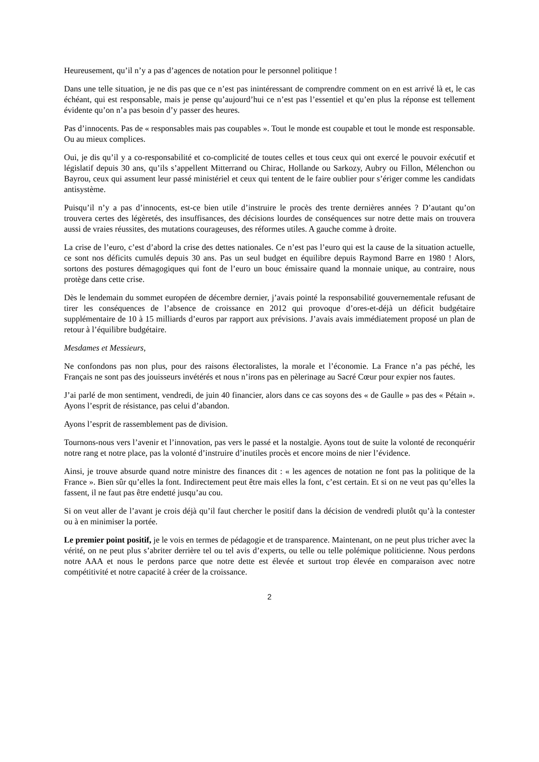Heureusement, qu’il n’y a pas d’agences de notation pour le personnel politique !
Dans une telle situation, je ne dis pas que ce n’est pas inintéressant de comprendre comment on en est arrivé là et, le cas échéant, qui est responsable, mais je pense qu’aujourd’hui ce n’est pas l’essentiel et qu’en plus la réponse est tellement évidente qu’on n’a pas besoin d’y passer des heures.
Pas d’innocents. Pas de « responsables mais pas coupables ». Tout le monde est coupable et tout le monde est responsable. Ou au mieux complices.
Oui, je dis qu’il y a co-responsabilité et co-complicité de toutes celles et tous ceux qui ont exercé le pouvoir exécutif et législatif depuis 30 ans, qu’ils s’appellent Mitterrand ou Chirac, Hollande ou Sarkozy, Aubry ou Fillon, Mélenchon ou Bayrou, ceux qui assument leur passé ministériel et ceux qui tentent de le faire oublier pour s’ériger comme les candidats antisystème.
Puisqu’il n’y a pas d’innocents, est-ce bien utile d’instruire le procès des trente dernières années ? D’autant qu’on trouvera certes des légèretés, des insuffisances, des décisions lourdes de conséquences sur notre dette mais on trouvera aussi de vraies réussites, des mutations courageuses, des réformes utiles. A gauche comme à droite.
La crise de l’euro, c’est d’abord la crise des dettes nationales. Ce n’est pas l’euro qui est la cause de la situation actuelle, ce sont nos déficits cumulés depuis 30 ans. Pas un seul budget en équilibre depuis Raymond Barre en 1980 ! Alors, sortons des postures démagogiques qui font de l’euro un bouc émissaire quand la monnaie unique, au contraire, nous protège dans cette crise.
Dès le lendemain du sommet européen de décembre dernier, j’avais pointé la responsabilité gouvernementale refusant de tirer les conséquences de l’absence de croissance en 2012 qui provoque d’ores-et-déjà un déficit budgétaire supplémentaire de 10 à 15 milliards d’euros par rapport aux prévisions. J’avais avais immédiatement proposé un plan de retour à l’équilibre budgétaire.
Mesdames et Messieurs,
Ne confondons pas non plus, pour des raisons électoralistes, la morale et l’économie. La France n’a pas péché, les Français ne sont pas des jouisseurs invétérés et nous n’irons pas en pèlerinage au Sacré Cœur pour expier nos fautes.
J’ai parlé de mon sentiment, vendredi, de juin 40 financier, alors dans ce cas soyons des « de Gaulle » pas des « Pétain ». Ayons l’esprit de résistance, pas celui d’abandon.
Ayons l’esprit de rassemblement pas de division.
Tournons-nous vers l’avenir et l’innovation, pas vers le passé et la nostalgie. Ayons tout de suite la volonté de reconquérir notre rang et notre place, pas la volonté d’instruire d’inutiles procès et encore moins de nier l’évidence.
Ainsi, je trouve absurde quand notre ministre des finances dit : « les agences de notation ne font pas la politique de la France ». Bien sûr qu’elles la font. Indirectement peut être mais elles la font, c’est certain. Et si on ne veut pas qu’elles la fassent, il ne faut pas être endetté jusqu’au cou.
Si on veut aller de l’avant je crois déjà qu’il faut chercher le positif dans la décision de vendredi plutôt qu’à la contester ou à en minimiser la portée.
Le premier point positif, je le vois en termes de pédagogie et de transparence. Maintenant, on ne peut plus tricher avec la vérité, on ne peut plus s’abriter derrière tel ou tel avis d’experts, ou telle ou telle polémique politicienne. Nous perdons notre AAA et nous le perdons parce que notre dette est élevée et surtout trop élevée en comparaison avec notre compétitivité et notre capacité à créer de la croissance.
2